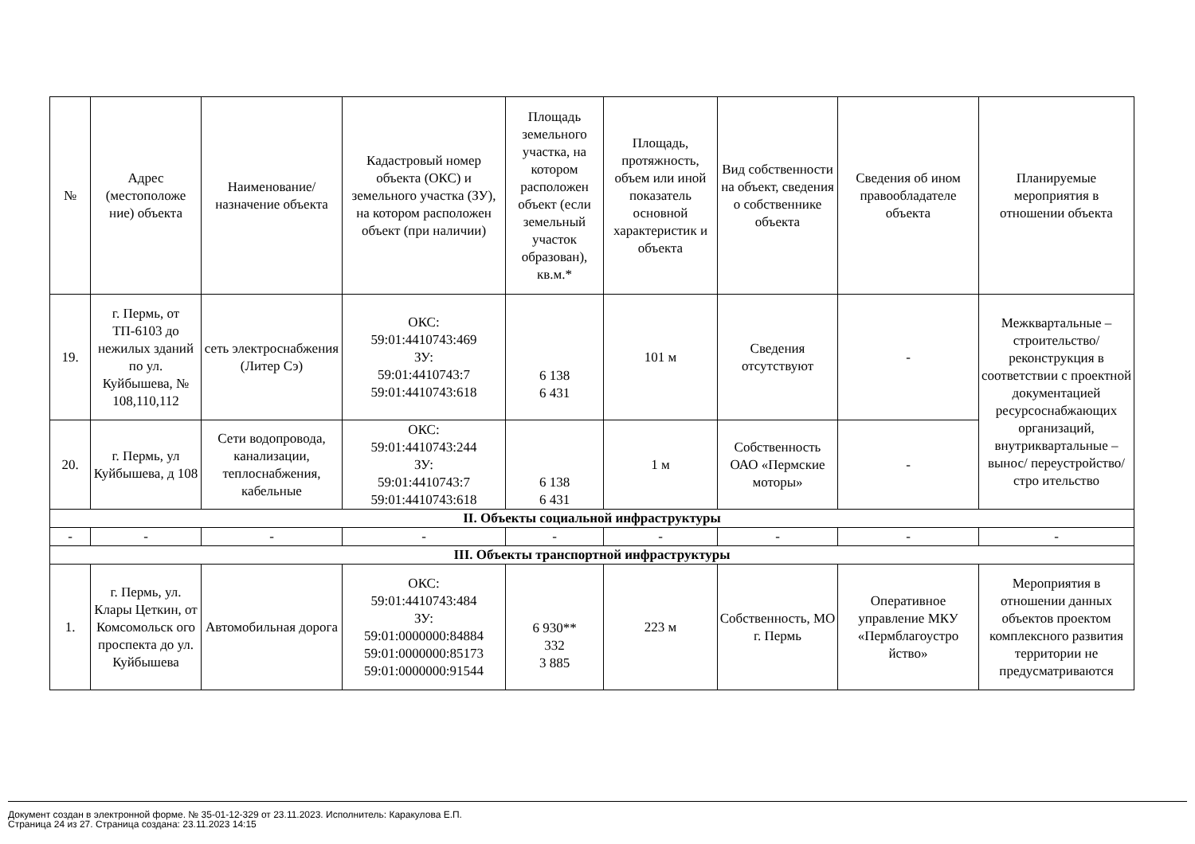| № | Адрес (местоположе ние) объекта | Наименование/ назначение объекта | Кадастровый номер объекта (ОКС) и земельного участка (ЗУ), на котором расположен объект (при наличии) | Площадь земельного участка, на котором расположен объект (если земельный участок образован), кв.м.* | Площадь, протяжность, объем или иной показатель основной характеристик и объекта | Вид собственности на объект, сведения о собственнике объекта | Сведения об ином правообладателе объекта | Планируемые мероприятия в отношении объекта |
| --- | --- | --- | --- | --- | --- | --- | --- | --- |
| 19. | г. Пермь, от ТП-6103 до нежилых зданий по ул. Куйбышева, № 108,110,112 | сеть электроснабжения (Литер Сэ) | ОКС: 59:01:4410743:469 ЗУ: 59:01:4410743:7 59:01:4410743:618 | 6 138 6 431 | 101 м | Сведения отсутствуют | - | Межквартальные – строительство/ реконструкция в соответствии с проектной документацией ресурсоснабжающих организаций, внутриквартальные –вынос/ переустройство/стро ительство |
| 20. | г. Пермь, ул Куйбышева, д 108 | Сети водопровода, канализации, теплоснабжения, кабельные | ОКС: 59:01:4410743:244 ЗУ: 59:01:4410743:7 59:01:4410743:618 | 6 138 6 431 | 1 м | Собственность ОАО «Пермские моторы» | - | |
| II. Объекты социальной инфраструктуры | | | | | | | | |
| - | - | - | - | - | - | - | - | - |
| III. Объекты транспортной инфраструктуры | | | | | | | | |
| 1. | г. Пермь, ул. Клары Цеткин, от Комсомольск ого проспекта до ул. Куйбышева | Автомобильная дорога | ОКС: 59:01:4410743:484 ЗУ: 59:01:0000000:84884 59:01:0000000:85173 59:01:0000000:91544 | 6 930** 332 3 885 | 223 м | Собственность, МО г. Пермь | Оперативное управление МКУ «Пермблагоустро йство» | Мероприятия в отношении данных объектов проектом комплексного развития территории не предусматриваются |
Документ создан в электронной форме. № 35-01-12-329 от 23.11.2023. Исполнитель: Каракулова Е.П.
Страница 24 из 27. Страница создана: 23.11.2023 14:15